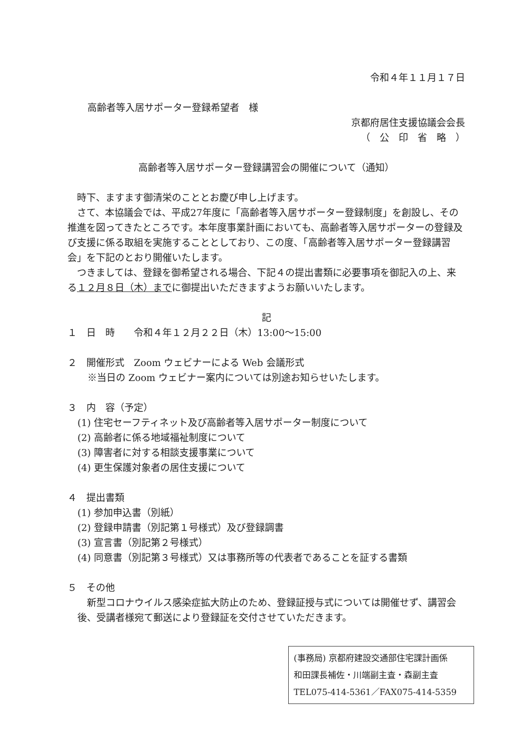令和４年１１月１７日
高齢者等入居サポーター登録希望者　様
京都府居住支援協議会会長
（　公　印　省　略　）
高齢者等入居サポーター登録講習会の開催について（通知）
　時下、ますます御清栄のこととお慶び申し上げます。
　さて、本協議会では、平成27年度に「高齢者等入居サポーター登録制度」を創設し、その推進を図ってきたところです。本年度事業計画においても、高齢者等入居サポーターの登録及び支援に係る取組を実施することとしており、この度、「高齢者等入居サポーター登録講習会」を下記のとおり開催いたします。
　つきましては、登録を御希望される場合、下記４の提出書類に必要事項を御記入の上、来る１２月８日（木）までに御提出いただきますようお願いいたします。
記
１　日　時　　令和４年１２月２２日（木）13:00～15:00
２　開催形式　Zoom ウェビナーによる Web 会議形式
※当日の Zoom ウェビナー案内については別途お知らせいたします。
３　内　容（予定）
(1) 住宅セーフティネット及び高齢者等入居サポーター制度について
(2) 高齢者に係る地域福祉制度について
(3) 障害者に対する相談支援事業について
(4) 更生保護対象者の居住支援について
４　提出書類
(1) 参加申込書（別紙）
(2) 登録申請書（別記第１号様式）及び登録調書
(3) 宣言書（別記第２号様式）
(4) 同意書（別記第３号様式）又は事務所等の代表者であることを証する書類
５　その他
　新型コロナウイルス感染症拡大防止のため、登録証授与式については開催せず、講習会後、受講者様宛て郵送により登録証を交付させていただきます。
(事務局) 京都府建設交通部住宅課計画係
和田課長補佐・川端副主査・森副主査
TEL075-414-5361／FAX075-414-5359